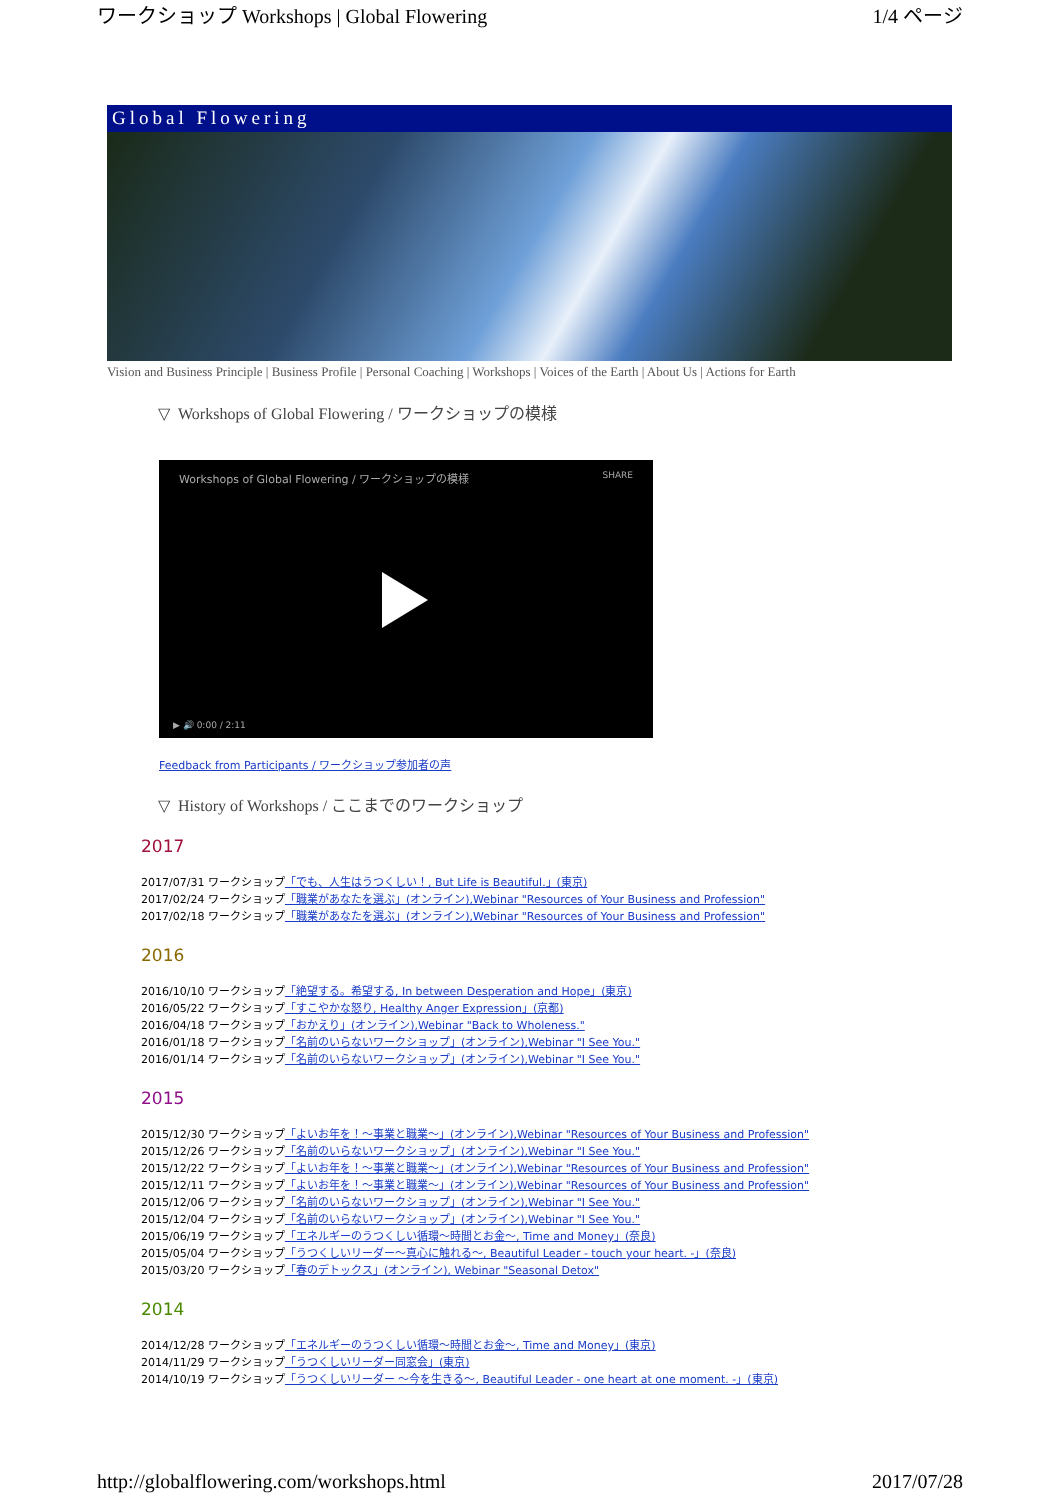ワークショップ Workshops | Global Flowering 1/4 ページ
Global Flowering
Vision and Business Principle | Business Profile | Personal Coaching | Workshops | Voices of the Earth | About Us | Actions for Earth
▽ Workshops of Global Flowering / ワークショップの模様
Workshops of Global Flowering / ワークショップの模様 SHARE
▶ 🔊 0:00 / 2:11
Feedback from Participants / ワークショップ参加者の声
▽ History of Workshops / ここまでのワークショップ
2017
2017/07/31 ワークショップ「でも、人生はうつくしい！, But Life is Beautiful.」(東京)
2017/02/24 ワークショップ「職業があなたを選ぶ」(オンライン),Webinar "Resources of Your Business and Profession"
2017/02/18 ワークショップ「職業があなたを選ぶ」(オンライン),Webinar "Resources of Your Business and Profession"
2016
2016/10/10 ワークショップ「絶望する。希望する, In between Desperation and Hope」(東京)
2016/05/22 ワークショップ「すこやかな怒り, Healthy Anger Expression」(京都)
2016/04/18 ワークショップ「おかえり」(オンライン),Webinar "Back to Wholeness."
2016/01/18 ワークショップ「名前のいらないワークショップ」(オンライン),Webinar "I See You."
2016/01/14 ワークショップ「名前のいらないワークショップ」(オンライン),Webinar "I See You."
2015
2015/12/30 ワークショップ「よいお年を！～事業と職業～」(オンライン),Webinar "Resources of Your Business and Profession"
2015/12/26 ワークショップ「名前のいらないワークショップ」(オンライン),Webinar "I See You."
2015/12/22 ワークショップ「よいお年を！～事業と職業～」(オンライン),Webinar "Resources of Your Business and Profession"
2015/12/11 ワークショップ「よいお年を！～事業と職業～」(オンライン),Webinar "Resources of Your Business and Profession"
2015/12/06 ワークショップ「名前のいらないワークショップ」(オンライン),Webinar "I See You."
2015/12/04 ワークショップ「名前のいらないワークショップ」(オンライン),Webinar "I See You."
2015/06/19 ワークショップ「エネルギーのうつくしい循環～時間とお金～, Time and Money」(奈良)
2015/05/04 ワークショップ「うつくしいリーダー～真心に触れる～, Beautiful Leader - touch your heart. -」(奈良)
2015/03/20 ワークショップ「春のデトックス」(オンライン), Webinar "Seasonal Detox"
2014
2014/12/28 ワークショップ「エネルギーのうつくしい循環～時間とお金～, Time and Money」(東京)
2014/11/29 ワークショップ「うつくしいリーダー同窓会」(東京)
2014/10/19 ワークショップ「うつくしいリーダー ～今を生きる～, Beautiful Leader - one heart at one moment. -」(東京)
http://globalflowering.com/workshops.html 2017/07/28